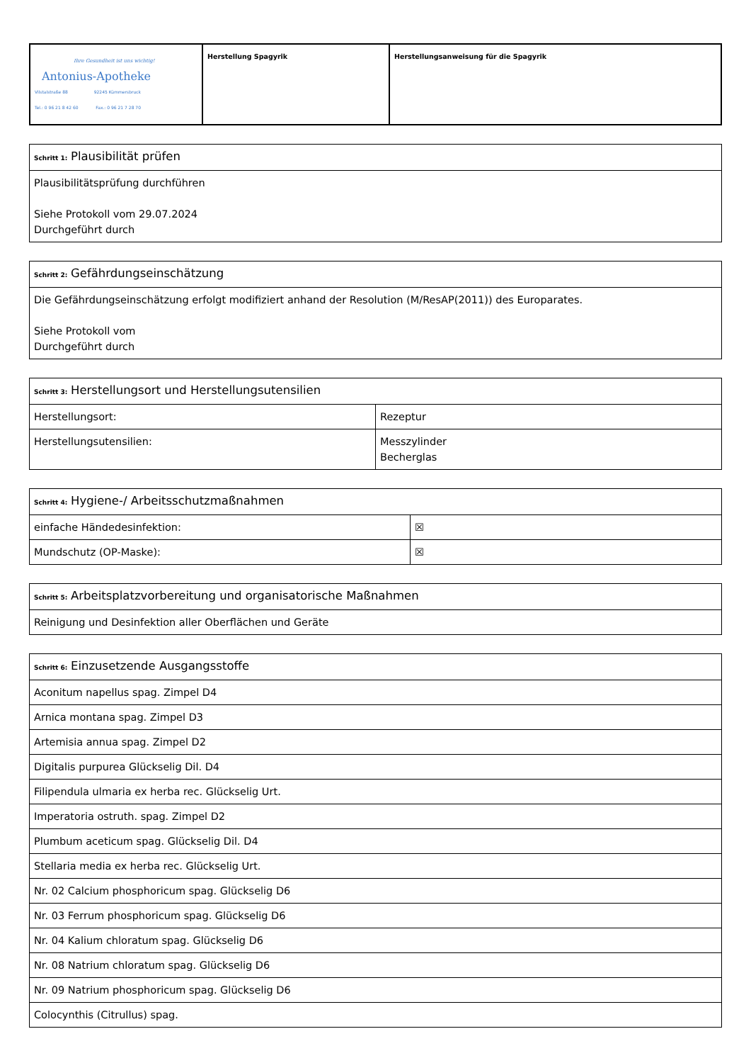| Ihre Gesundheit ist uns wichtig! Antonius-Apotheke Vilstalstraße 88 92245 Kümmersbruck Tel.: 0 96 21 8 42 60 Fax.: 0 96 21 7 28 70 | Herstellung Spagyrik | Herstellungsanweisung für die Spagyrik |
| Schritt 1: Plausibilität prüfen |
| Plausibilitätsprüfung durchführen Siehe Protokoll vom 29.07.2024 Durchgeführt durch |
| Schritt 2: Gefährdungseinschätzung |
| Die Gefährdungseinschätzung erfolgt modifiziert anhand der Resolution (M/ResAP(2011)) des Europarates. Siehe Protokoll vom Durchgeführt durch |
| Schritt 3: Herstellungsort und Herstellungsutensilien | |
| Herstellungsort: | Rezeptur |
| Herstellungsutensilien: | Messzylinder Becherglas |
| Schritt 4: Hygiene-/ Arbeitsschutzmaßnahmen | |
| einfache Händedesinfektion: | ☒ |
| Mundschutz (OP-Maske): | ☒ |
| Schritt 5: Arbeitsplatzvorbereitung und organisatorische Maßnahmen |
| Reinigung und Desinfektion aller Oberflächen und Geräte |
| Schritt 6: Einzusetzende Ausgangsstoffe |
| Aconitum napellus spag. Zimpel D4 |
| Arnica montana spag. Zimpel D3 |
| Artemisia annua spag. Zimpel D2 |
| Digitalis purpurea Glückselig Dil. D4 |
| Filipendula ulmaria ex herba rec. Glückselig Urt. |
| Imperatoria ostruth. spag. Zimpel D2 |
| Plumbum aceticum spag. Glückselig Dil. D4 |
| Stellaria media ex herba rec. Glückselig Urt. |
| Nr. 02 Calcium phosphoricum spag. Glückselig D6 |
| Nr. 03 Ferrum phosphoricum spag. Glückselig D6 |
| Nr. 04 Kalium chloratum spag. Glückselig D6 |
| Nr. 08 Natrium chloratum spag. Glückselig D6 |
| Nr. 09 Natrium phosphoricum spag. Glückselig D6 |
| Colocynthis (Citrullus) spag. |